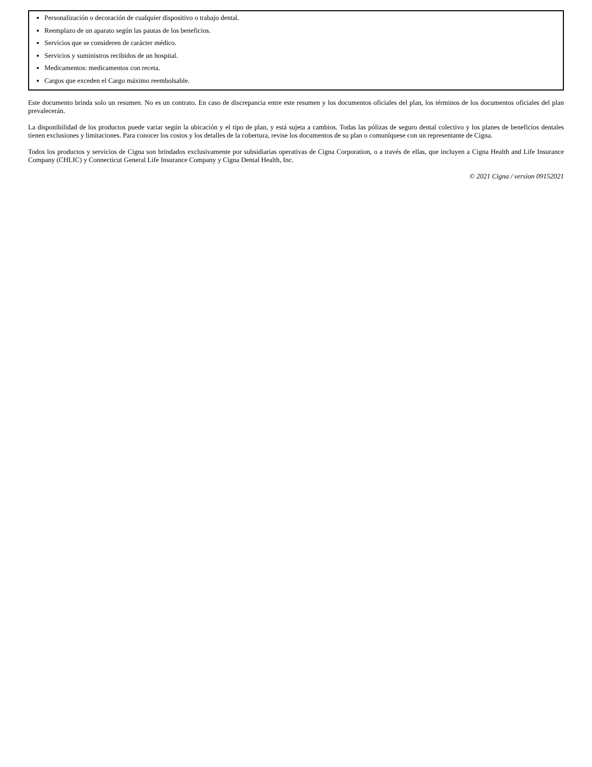Personalización o decoración de cualquier dispositivo o trabajo dental.
Reemplazo de un aparato según las pautas de los beneficios.
Servicios que se consideren de carácter médico.
Servicios y suministros recibidos de un hospital.
Medicamentos: medicamentos con receta.
Cargos que exceden el Cargo máximo reembolsable.
Este documento brinda solo un resumen. No es un contrato. En caso de discrepancia entre este resumen y los documentos oficiales del plan, los términos de los documentos oficiales del plan prevalecerán.
La disponibilidad de los productos puede variar según la ubicación y el tipo de plan, y está sujeta a cambios. Todas las pólizas de seguro dental colectivo y los planes de beneficios dentales tienen exclusiones y limitaciones. Para conocer los costos y los detalles de la cobertura, revise los documentos de su plan o comuníquese con un representante de Cigna.
Todos los productos y servicios de Cigna son brindados exclusivamente por subsidiarias operativas de Cigna Corporation, o a través de ellas, que incluyen a Cigna Health and Life Insurance Company (CHLIC) y Connecticut General Life Insurance Company y Cigna Dental Health, Inc.
© 2021 Cigna / version 09152021